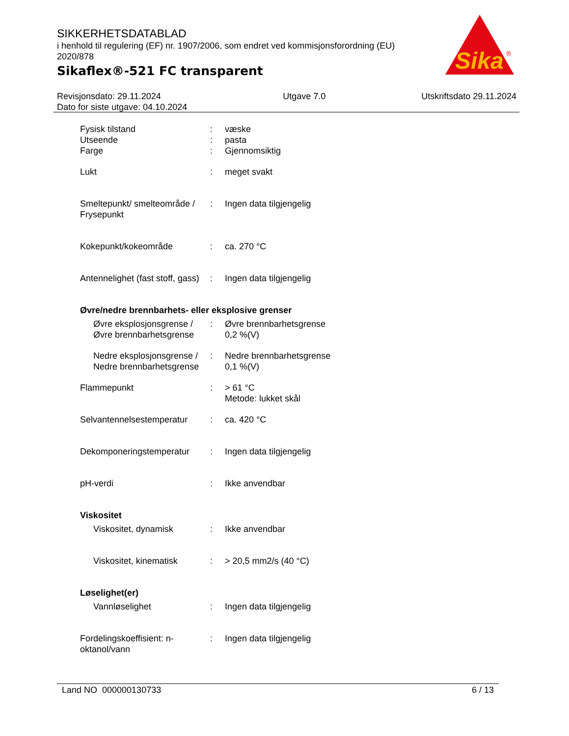SIKKERHETSDATABLAD
i henhold til regulering (EF) nr. 1907/2006, som endret ved kommisjonsforordning (EU) 2020/878
Sikaflex®-521 FC transparent
Sika
®
Revisjonsdato: 29.11.2024
Dato for siste utgave: 04.10.2024
Utgave 7.0 Utskriftsdato 29.11.2024
Fysisk tilstand : væske
Utseende : pasta
Farge : Gjennomsiktig
Lukt : meget svakt
Smeltepunkt/ smelteområde / Frysepunkt
: Ingen data tilgjengelig
Kokepunkt/kokeområde : ca. 270 °C
Antennelighet (fast stoff, gass)
: Ingen data tilgjengelig
Øvre/nedre brennbarhets- eller eksplosive grenser
Øvre eksplosjonsgrense / Øvre brennbarhetsgrense
: Øvre brennbarhetsgrense
0,2 %(V)
Nedre eksplosjonsgrense / Nedre brennbarhetsgrense
: Nedre brennbarhetsgrense
0,1 %(V)
Flammepunkt : > 61 °C
Metode: lukket skål
Selvantennelsestemperatur
: ca. 420 °C
Dekomponeringstemperatur : Ingen data tilgjengelig
pH-verdi : Ikke anvendbar
Viskositet
Viskositet, dynamisk : Ikke anvendbar
Viskositet, kinematisk : > 20,5 mm2/s (40 °C)
Løselighet(er)
Vannløselighet : Ingen data tilgjengelig
Fordelingskoeffisient: n-oktanol/vann
: Ingen data tilgjengelig
Land NO 000000130733 6 / 13